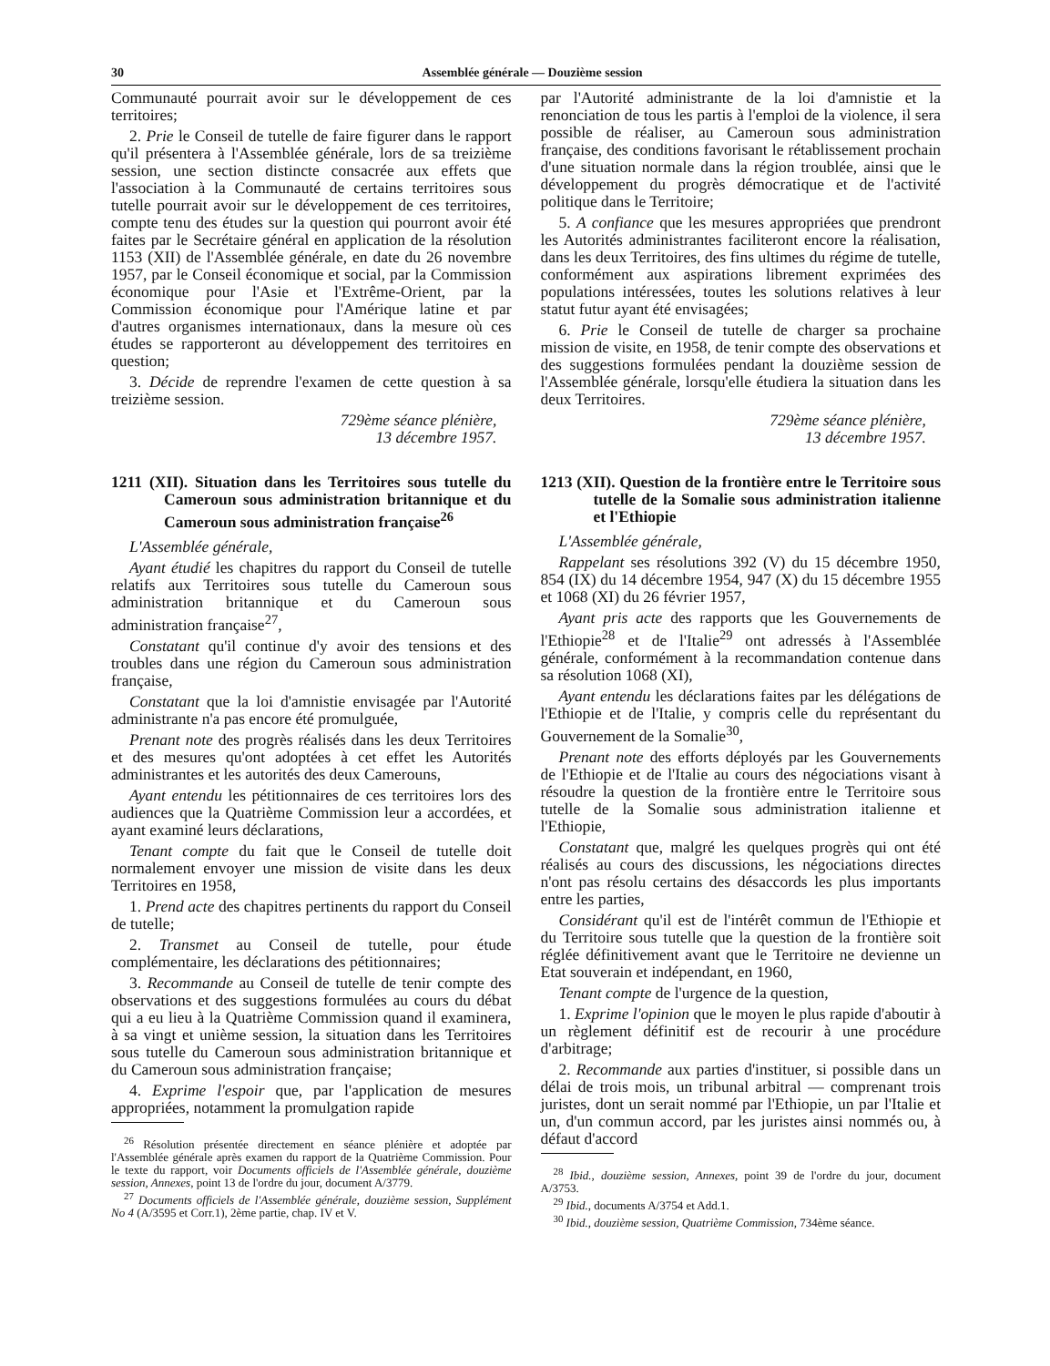30 Assemblée générale — Douzième session
Communauté pourrait avoir sur le développement de ces territoires;
2. Prie le Conseil de tutelle de faire figurer dans le rapport qu'il présentera à l'Assemblée générale, lors de sa treizième session, une section distincte consacrée aux effets que l'association à la Communauté de certains territoires sous tutelle pourrait avoir sur le développement de ces territoires, compte tenu des études sur la question qui pourront avoir été faites par le Secrétaire général en application de la résolution 1153 (XII) de l'Assemblée générale, en date du 26 novembre 1957, par le Conseil économique et social, par la Commission économique pour l'Asie et l'Extrême-Orient, par la Commission économique pour l'Amérique latine et par d'autres organismes internationaux, dans la mesure où ces études se rapporteront au développement des territoires en question;
3. Décide de reprendre l'examen de cette question à sa treizième session.
729ème séance plénière,
13 décembre 1957.
1211 (XII). Situation dans les Territoires sous tutelle du Cameroun sous administration britannique et du Cameroun sous administration française<sup>26</sup>
L'Assemblée générale,
Ayant étudié les chapitres du rapport du Conseil de tutelle relatifs aux Territoires sous tutelle du Cameroun sous administration britannique et du Cameroun sous administration française<sup>27</sup>,
Constatant qu'il continue d'y avoir des tensions et des troubles dans une région du Cameroun sous administration française,
Constatant que la loi d'amnistie envisagée par l'Autorité administrante n'a pas encore été promulguée,
Prenant note des progrès réalisés dans les deux Territoires et des mesures qu'ont adoptées à cet effet les Autorités administrantes et les autorités des deux Camerouns,
Ayant entendu les pétitionnaires de ces territoires lors des audiences que la Quatrième Commission leur a accordées, et ayant examiné leurs déclarations,
Tenant compte du fait que le Conseil de tutelle doit normalement envoyer une mission de visite dans les deux Territoires en 1958,
1. Prend acte des chapitres pertinents du rapport du Conseil de tutelle;
2. Transmet au Conseil de tutelle, pour étude complémentaire, les déclarations des pétitionnaires;
3. Recommande au Conseil de tutelle de tenir compte des observations et des suggestions formulées au cours du débat qui a eu lieu à la Quatrième Commission quand il examinera, à sa vingt et unième session, la situation dans les Territoires sous tutelle du Cameroun sous administration britannique et du Cameroun sous administration française;
4. Exprime l'espoir que, par l'application de mesures appropriées, notamment la promulgation rapide
<sup>26</sup> Résolution présentée directement en séance plénière et adoptée par l'Assemblée générale après examen du rapport de la Quatrième Commission. Pour le texte du rapport, voir Documents officiels de l'Assemblée générale, douzième session, Annexes, point 13 de l'ordre du jour, document A/3779.
<sup>27</sup> Documents officiels de l'Assemblée générale, douzième session, Supplément No 4 (A/3595 et Corr.1), 2ème partie, chap. IV et V.
par l'Autorité administrante de la loi d'amnistie et la renonciation de tous les partis à l'emploi de la violence, il sera possible de réaliser, au Cameroun sous administration française, des conditions favorisant le rétablissement prochain d'une situation normale dans la région troublée, ainsi que le développement du progrès démocratique et de l'activité politique dans le Territoire;
5. A confiance que les mesures appropriées que prendront les Autorités administrantes faciliteront encore la réalisation, dans les deux Territoires, des fins ultimes du régime de tutelle, conformément aux aspirations librement exprimées des populations intéressées, toutes les solutions relatives à leur statut futur ayant été envisagées;
6. Prie le Conseil de tutelle de charger sa prochaine mission de visite, en 1958, de tenir compte des observations et des suggestions formulées pendant la douzième session de l'Assemblée générale, lorsqu'elle étudiera la situation dans les deux Territoires.
729ème séance plénière,
13 décembre 1957.
1213 (XII). Question de la frontière entre le Territoire sous tutelle de la Somalie sous administration italienne et l'Ethiopie
L'Assemblée générale,
Rappelant ses résolutions 392 (V) du 15 décembre 1950, 854 (IX) du 14 décembre 1954, 947 (X) du 15 décembre 1955 et 1068 (XI) du 26 février 1957,
Ayant pris acte des rapports que les Gouvernements de l'Ethiopie<sup>28</sup> et de l'Italie<sup>29</sup> ont adressés à l'Assemblée générale, conformément à la recommandation contenue dans sa résolution 1068 (XI),
Ayant entendu les déclarations faites par les délégations de l'Ethiopie et de l'Italie, y compris celle du représentant du Gouvernement de la Somalie<sup>30</sup>,
Prenant note des efforts déployés par les Gouvernements de l'Ethiopie et de l'Italie au cours des négociations visant à résoudre la question de la frontière entre le Territoire sous tutelle de la Somalie sous administration italienne et l'Ethiopie,
Constatant que, malgré les quelques progrès qui ont été réalisés au cours des discussions, les négociations directes n'ont pas résolu certains des désaccords les plus importants entre les parties,
Considérant qu'il est de l'intérêt commun de l'Ethiopie et du Territoire sous tutelle que la question de la frontière soit réglée définitivement avant que le Territoire ne devienne un Etat souverain et indépendant, en 1960,
Tenant compte de l'urgence de la question,
1. Exprime l'opinion que le moyen le plus rapide d'aboutir à un règlement définitif est de recourir à une procédure d'arbitrage;
2. Recommande aux parties d'instituer, si possible dans un délai de trois mois, un tribunal arbitral — comprenant trois juristes, dont un serait nommé par l'Ethiopie, un par l'Italie et un, d'un commun accord, par les juristes ainsi nommés ou, à défaut d'accord
<sup>28</sup> Ibid., douzième session, Annexes, point 39 de l'ordre du jour, document A/3753.
<sup>29</sup> Ibid., documents A/3754 et Add.1.
<sup>30</sup> Ibid., douzième session, Quatrième Commission, 734ème séance.